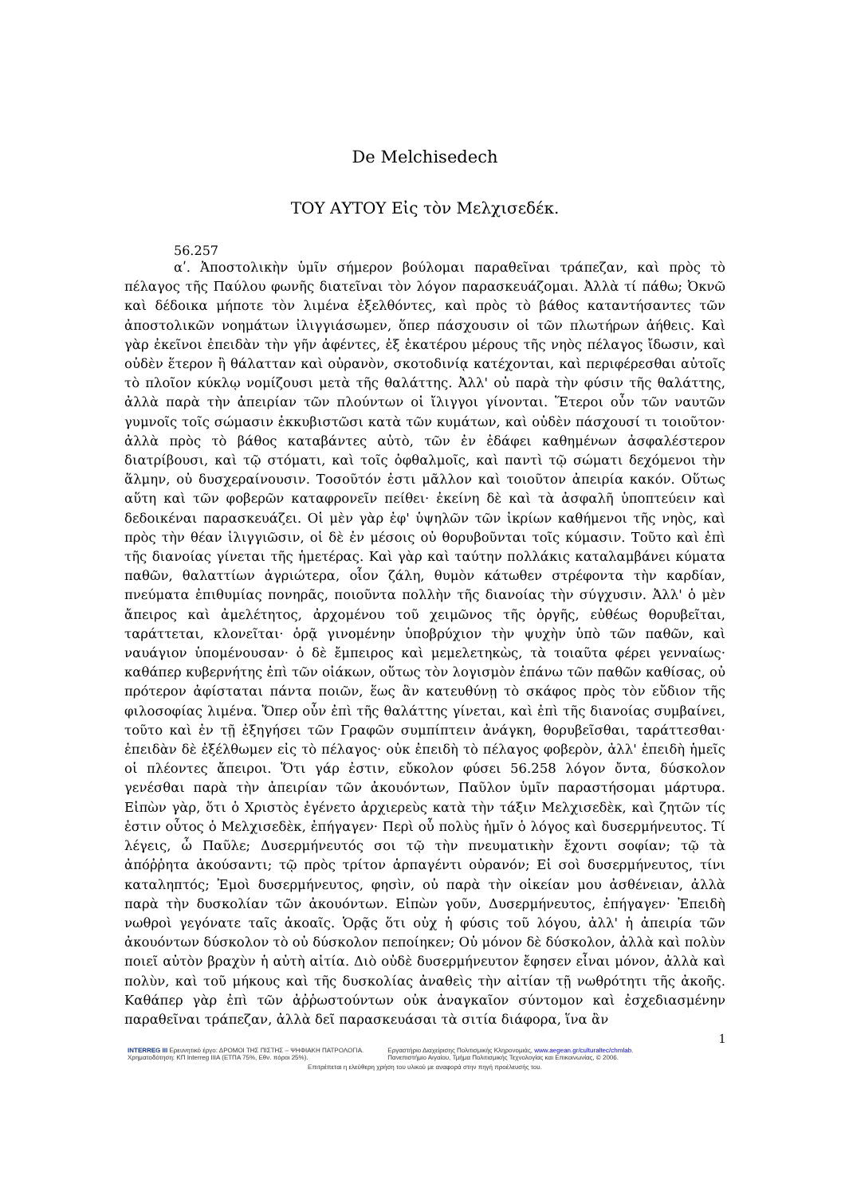De Melchisedech
ΤΟΥ ΑΥΤΟΥ Εἰς τὸν Μελχισεδέκ.
56.257
αʹ. Ἀποστολικὴν ὑμῖν σήμερον βούλομαι παραθεῖναι τράπεζαν, καὶ πρὸς τὸ πέλαγος τῆς Παύλου φωνῆς διατεῖναι τὸν λόγον παρασκευάζομαι. Ἀλλὰ τί πάθω; Ὀκνῶ καὶ δέδοικα μήποτε τὸν λιμένα ἐξελθόντες, καὶ πρὸς τὸ βάθος καταντήσαντες τῶν ἀποστολικῶν νοημάτων ἰλιγγιάσωμεν, ὅπερ πάσχουσιν οἱ τῶν πλωτήρων ἀήθεις. Καὶ γὰρ ἐκεῖνοι ἐπειδὰν τὴν γῆν ἀφέντες, ἐξ ἑκατέρου μέρους τῆς νηὸς πέλαγος ἴδωσιν, καὶ οὐδὲν ἕτερον ἢ θάλατταν καὶ οὐρανὸν, σκοτοδινίᾳ κατέχονται, καὶ περιφέρεσθαι αὐτοῖς τὸ πλοῖον κύκλῳ νομίζουσι μετὰ τῆς θαλάττης. Ἀλλ' οὐ παρὰ τὴν φύσιν τῆς θαλάττης, ἀλλὰ παρὰ τὴν ἀπειρίαν τῶν πλούντων οἱ ἴλιγγοι γίνονται. Ἕτεροι οὖν τῶν ναυτῶν γυμνοῖς τοῖς σώμασιν ἐκκυβιστῶσι κατὰ τῶν κυμάτων, καὶ οὐδὲν πάσχουσί τι τοιοῦτον· ἀλλὰ πρὸς τὸ βάθος καταβάντες αὐτὸ, τῶν ἐν ἐδάφει καθημένων ἀσφαλέστερον διατρίβουσι, καὶ τῷ στόματι, καὶ τοῖς ὀφθαλμοῖς, καὶ παντὶ τῷ σώματι δεχόμενοι τὴν ἅλμην, οὐ δυσχεραίνουσιν. Τοσοῦτόν ἐστι μᾶλλον καὶ τοιοῦτον ἀπειρία κακόν. Οὕτως αὕτη καὶ τῶν φοβερῶν καταφρονεῖν πείθει· ἐκείνη δὲ καὶ τὰ ἀσφαλῆ ὑποπτεύειν καὶ δεδοικέναι παρασκευάζει. Οἱ μὲν γὰρ ἐφ' ὑψηλῶν τῶν ἰκρίων καθήμενοι τῆς νηὸς, καὶ πρὸς τὴν θέαν ἰλιγγιῶσιν, οἱ δὲ ἐν μέσοις οὐ θορυβοῦνται τοῖς κύμασιν. Τοῦτο καὶ ἐπὶ τῆς διανοίας γίνεται τῆς ἡμετέρας. Καὶ γὰρ καὶ ταύτην πολλάκις καταλαμβάνει κύματα παθῶν, θαλαττίων ἀγριώτερα, οἷον ζάλη, θυμὸν κάτωθεν στρέφοντα τὴν καρδίαν, πνεύματα ἐπιθυμίας πονηρᾶς, ποιοῦντα πολλὴν τῆς διανοίας τὴν σύγχυσιν. Ἀλλ' ὁ μὲν ἄπειρος καὶ ἀμελέτητος, ἀρχομένου τοῦ χειμῶνος τῆς ὀργῆς, εὐθέως θορυβεῖται, ταράττεται, κλονεῖται· ὁρᾷ γινομένην ὑποβρύχιον τὴν ψυχὴν ὑπὸ τῶν παθῶν, καὶ ναυάγιον ὑπομένουσαν· ὁ δὲ ἔμπειρος καὶ μεμελετηκὼς, τὰ τοιαῦτα φέρει γενναίως· καθάπερ κυβερνήτης ἐπὶ τῶν οἰάκων, οὕτως τὸν λογισμὸν ἐπάνω τῶν παθῶν καθίσας, οὐ πρότερον ἀφίσταται πάντα ποιῶν, ἕως ἂν κατευθύνῃ τὸ σκάφος πρὸς τὸν εὔδιον τῆς φιλοσοφίας λιμένα. Ὅπερ οὖν ἐπὶ τῆς θαλάττης γίνεται, καὶ ἐπὶ τῆς διανοίας συμβαίνει, τοῦτο καὶ ἐν τῇ ἐξηγήσει τῶν Γραφῶν συμπίπτειν ἀνάγκη, θορυβεῖσθαι, ταράττεσθαι· ἐπειδὰν δὲ ἐξέλθωμεν εἰς τὸ πέλαγος· οὐκ ἐπειδὴ τὸ πέλαγος φοβερὸν, ἀλλ' ἐπειδὴ ἡμεῖς οἱ πλέοντες ἄπειροι. Ὅτι γάρ ἐστιν, εὔκολον φύσει 56.258 λόγον ὄντα, δύσκολον γενέσθαι παρὰ τὴν ἀπειρίαν τῶν ἀκουόντων, Παῦλον ὑμῖν παραστήσομαι μάρτυρα. Εἰπὼν γὰρ, ὅτι ὁ Χριστὸς ἐγένετο ἀρχιερεὺς κατὰ τὴν τάξιν Μελχισεδὲκ, καὶ ζητῶν τίς ἐστιν οὗτος ὁ Μελχισεδὲκ, ἐπήγαγεν· Περὶ οὗ πολὺς ἡμῖν ὁ λόγος καὶ δυσερμήνευτος. Τί λέγεις, ὦ Παῦλε; Δυσερμήνευτός σοι τῷ τὴν πνευματικὴν ἔχοντι σοφίαν; τῷ τὰ ἀπόῤῥητα ἀκούσαντι; τῷ πρὸς τρίτον ἁρπαγέντι οὐρανόν; Εἰ σοὶ δυσερμήνευτος, τίνι καταληπτός; Ἐμοὶ δυσερμήνευτος, φησὶν, οὐ παρὰ τὴν οἰκείαν μου ἀσθένειαν, ἀλλὰ παρὰ τὴν δυσκολίαν τῶν ἀκουόντων. Εἰπὼν γοῦν, Δυσερμήνευτος, ἐπήγαγεν· Ἐπειδὴ νωθροὶ γεγόνατε ταῖς ἀκοαῖς. Ὁρᾷς ὅτι οὐχ ἡ φύσις τοῦ λόγου, ἀλλ' ἡ ἀπειρία τῶν ἀκουόντων δύσκολον τὸ οὐ δύσκολον πεποίηκεν; Οὐ μόνον δὲ δύσκολον, ἀλλὰ καὶ πολὺν ποιεῖ αὐτὸν βραχὺν ἡ αὐτὴ αἰτία. Διὸ οὐδὲ δυσερμήνευτον ἔφησεν εἶναι μόνον, ἀλλὰ καὶ πολὺν, καὶ τοῦ μήκους καὶ τῆς δυσκολίας ἀναθεὶς τὴν αἰτίαν τῇ νωθρότητι τῆς ἀκοῆς. Καθάπερ γὰρ ἐπὶ τῶν ἀῤῥωστούντων οὐκ ἀναγκαῖον σύντομον καὶ ἐσχεδιασμένην παραθεῖναι τράπεζαν, ἀλλὰ δεῖ παρασκευάσαι τὰ σιτία διάφορα, ἵνα ἂν
1
INTERREG III Ερευνητικό έργο: ΔΡΟΜΟΙ ΤΗΣ ΠΙΣΤΗΣ – ΨΗΦΙΑΚΗ ΠΑΤΡΟΛΟΓΙΑ.
Χρηματοδότηση: ΚΠ Interreg IIIA (ΕΤΠΑ 75%, Εθν. πόροι 25%).
Εργαστήριο Διαχείρισης Πολιτισμικής Κληρονομιάς, www.aegean.gr/culturaltec/chmlab.
Πανεπιστήμιο Αιγαίου, Τμήμα Πολιτισμικής Τεχνολογίας και Επικοινωνίας, © 2006.
Επιτρέπεται η ελεύθερη χρήση του υλικού με αναφορά στην πηγή προέλευσής του.